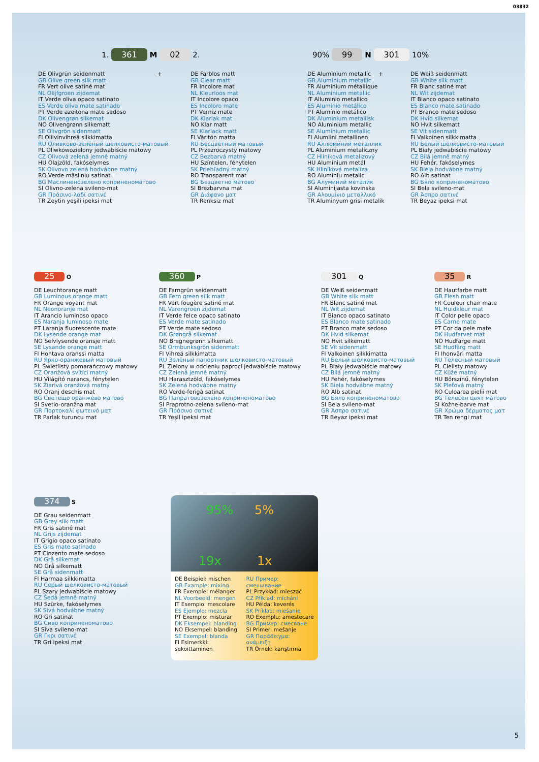03832
1. 361 M 02 2. 90% 99 N 301 10%
DE Olivgrün seidenmatt
GB Olive green silk matt
FR Vert olive satiné mat
NL Olijfgroen zijdemat
IT Verde oliva opaco satinato
ES Verde oliva mate satinado
PT Verde azeitona mate sedoso
DK Olivengrøn silkemat
NO Olivengrønn silkematt
SE Olivgrön sidenmatt
FI Oliivinvihreä silkkimatta
RU Оливково-зелёный шелковисто-матовый
PL Oliwkowozielony jedwabiście matowy
CZ Olivová zelená jemně matný
HU Olajzöld, fakóselymes
SK Olivovo zelená hodvábne matný
RO Verde măsliniu satinat
BG Маслиненозелено коприненоматово
SI Olivno-zelena svileno-mat
GR Πράσινο-λαδί σατινέ
TR Zeytin yeşili ipeksi mat
+
DE Farblos matt
GB Clear matt
FR Incolore mat
NL Kleurloos mat
IT Incolore opaco
ES Incoloro mate
PT Verniz mate
DK Klarlak mat
NO Klar matt
SE Klarlack matt
FI Väritön matta
RU Бесцветный матовый
PL Przezroczysty matowy
CZ Bezbarvá matný
HU Színtelen, fénytelen
SK Priehľadný matný
RO Transparent mat
BG Безцветно матово
SI Brezbarvna mat
GR Διάφανο ματ
TR Renksiz mat
DE Aluminium metallic
GB Aluminium metallic
FR Aluminium métallique
NL Aluminium metallic
IT Alluminio metallico
ES Aluminio metálico
PT Alumínio metálico
DK Aluminium metallisk
NO Aluminium metallic
SE Aluminium metallic
FI Alumiini metallinen
RU Аллюминий металлик
PL Aluminium metaliczny
CZ Hliníková metalizový
HU Alumínium metál
SK Hliníková metalíza
RO Aluminiu metalic
BG Алуминий металик
SI Aluminijasta kovinska
GR Αλουμίνιο μεταλλικό
TR Aluminyum grisi metalik
+
DE Weiß seidenmatt
GB White silk matt
FR Blanc satiné mat
NL Wit zijdemat
IT Bianco opaco satinato
ES Blanco mate satinado
PT Branco mate sedoso
DK Hvid silkemat
NO Hvit silkematt
SE Vit sidenmatt
FI Valkoinen silkkimatta
RU Белый шелковисто-матовый
PL Biały jedwabiście matowy
CZ Bílá jemně matný
HU Fehér, fakóselymes
SK Biela hodvábne matný
RO Alb satinat
BG Бяло коприненоматово
SI Bela svileno-mat
GR Άσπρο σατινέ
TR Beyaz ipeksi mat
25 O
DE Leuchtorange matt
GB Luminous orange matt
FR Orange voyant mat
NL Neonoranje mat
IT Arancio luminoso opaco
ES Naranja luminoso mate
PT Laranja fluorescente mate
DK Lysende orange mat
NO Selvlysende oransje matt
SE Lysande orange matt
FI Hohtava oranssi matta
RU Ярко-оранжевый матовый
PL Świetlisty pomarańczowy matowy
CZ Oranžová svítící matný
HU Világító narancs, fénytelen
SK Žiarivá oranžová matný
RO Oranj deschis mat
BG Светещо оранжево матово
SI Svetlo-oranžna mat
GR Πορτοκαλί φωτεινό ματ
TR Parlak turuncu mat
360 P
DE Farngrün seidenmatt
GB Fern green silk matt
FR Vert fougère satiné mat
NL Varengroen zijdemat
IT Verde felce opaco satinato
ES Verde mate satinado
PT Verde mate sedoso
DK Grøngrå silkemat
NO Bregnegrønn silkematt
SE Ormbunksgrön sidenmatt
FI Vihreä silkkimatta
RU Зелёный папортник шелковисто-матовый
PL Zielony w odcieniu paproci jedwabiście matowy
CZ Zelená jemně matný
HU Harasztzöld, fakóselymes
SK Zelená hodvábne matný
RO Verde-ferigă satinat
BG Папратовозелено коприненоматово
SI Praprotno-zelena svileno-mat
GR Πράσινο σατινέ
TR Yeşil ipeksi mat
301 Q
DE Weiß seidenmatt
GB White silk matt
FR Blanc satiné mat
NL Wit zijdemat
IT Bianco opaco satinato
ES Blanco mate satinado
PT Branco mate sedoso
DK Hvid silkemat
NO Hvit silkematt
SE Vit sidenmatt
FI Valkoinen silkkimatta
RU Белый шелковисто-матовый
PL Biały jedwabiście matowy
CZ Bílá jemně matný
HU Fehér, fakóselymes
SK Biela hodvábne matný
RO Alb satinat
BG Бяло коприненоматово
SI Bela svileno-mat
GR Άσπρο σατινέ
TR Beyaz ipeksi mat
35 R
DE Hautfarbe matt
GB Flesh matt
FR Couleur chair mate
NL Huidkleur mat
IT Color pelle opaco
ES Carne mate
PT Cor da pele mate
DK Hudfarvet mat
NO Hudfarge matt
SE Hudfärg matt
FI Ihonväri matta
RU Телесный матовый
PL Cielisty matowy
CZ Kůže matný
HU Bőrszínű, fénytelen
SK Pleťová matný
RO Culoarea pielii mat
BG Телесен цвят матово
SI Kožne-barve mat
GR Χρώμα δέρματος ματ
TR Ten rengi mat
374 S
DE Grau seidenmatt
GB Grey silk matt
FR Gris satiné mat
NL Grijs zijdemat
IT Grigio opaco satinato
ES Gris mate satinado
PT Cinzento mate sedoso
DK Grå silkemat
NO Grå silkematt
SE Grå sidenmatt
FI Harmaa silkkimatta
RU Серый шелковисто-матовый
PL Szary jedwabiście matowy
CZ Šedá jemně matný
HU Szürke, fakóselymes
SK Sivá hodvábne matný
RO Gri satinat
BG Сиво коприненоматово
SI Siva svileno-mat
GR Γκρι σατινέ
TR Gri ipeksi mat
95% 5%
19x 1x
DE Beispiel: mischen
GB Example: mixing
FR Exemple: mélanger
NL Voorbeeld: mengen
IT Esempio: mescolare
ES Ejemplo: mezcla
PT Exemplo: misturar
DK Eksempel: blanding
NO Eksempel: blanding
SE Exempel: blanda
FI Esimerkki: sekoittaminen
RU Пример: смешивание
PL Przykład: mieszać
CZ Příklad: míchání
HU Példa: keverés
SK Príklad: miešanie
RO Exemplu: amestecare
BG Пример: смесване
SI Primer: mešanje
GR Παράδειγμα: ανάμειξη
TR Örnek: karıştırma
5